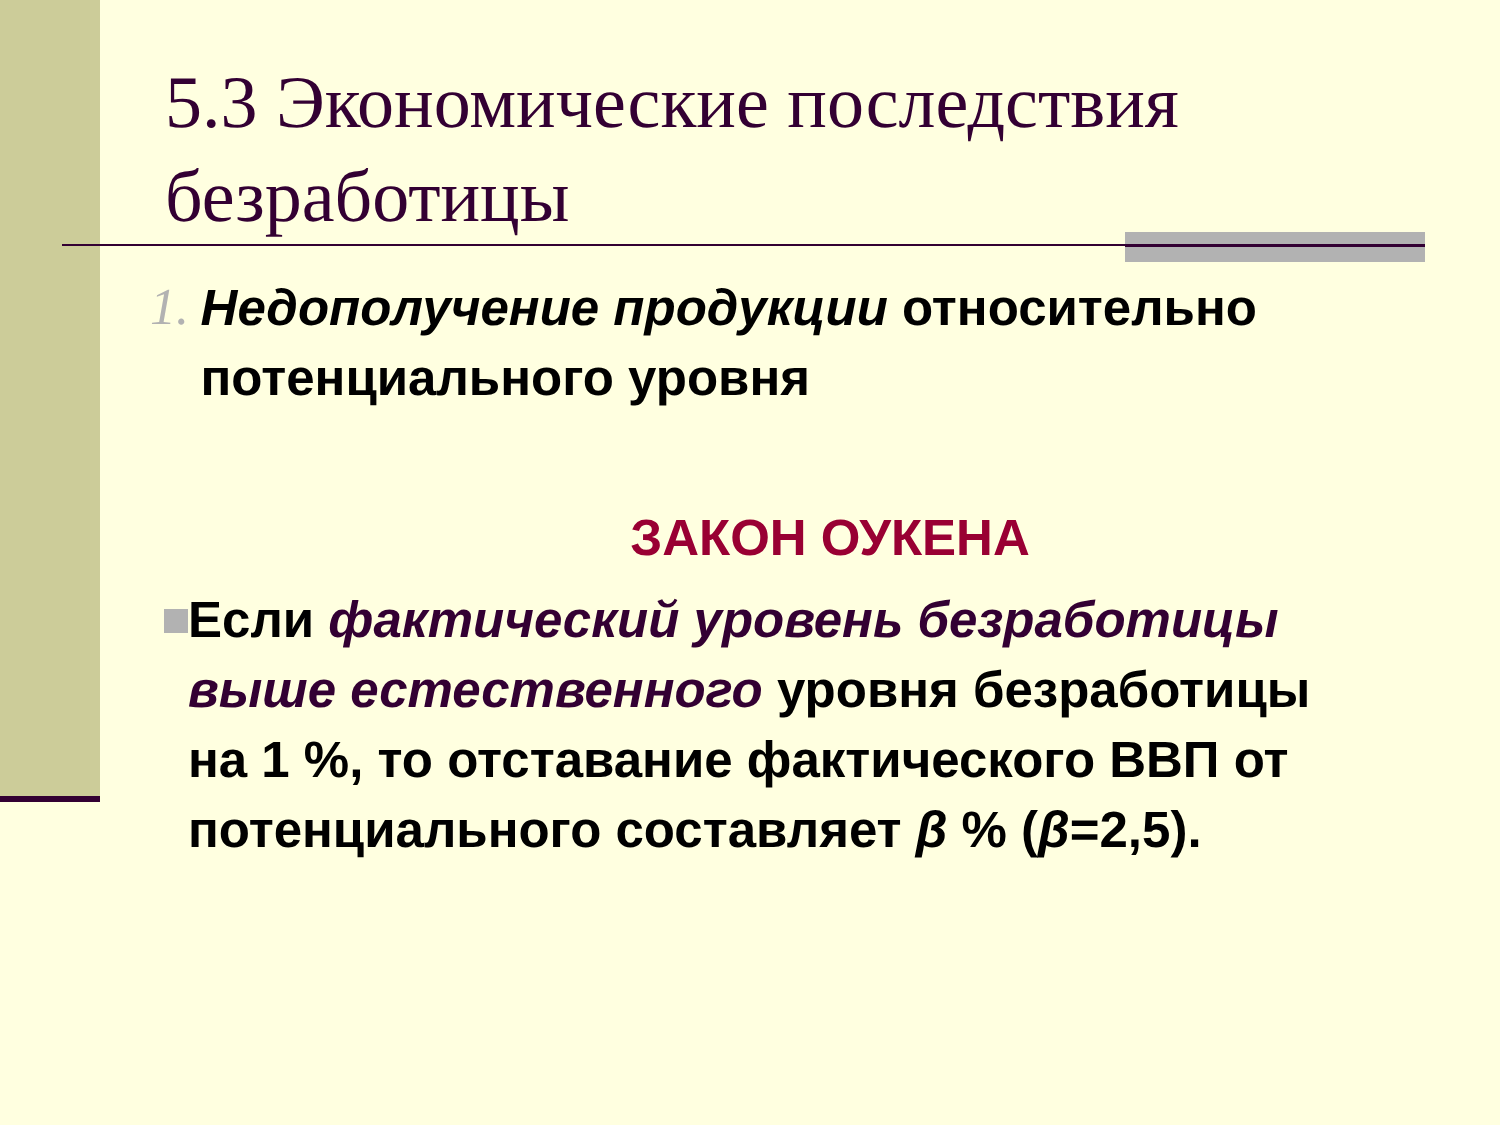5.3 Экономические последствия безработицы
1.
Недополучение продукции относительно потенциального уровня
ЗАКОН ОУКЕНА
Если фактический уровень безработицы выше естественного уровня безработицы на 1 %, то отставание фактического ВВП от потенциального составляет β % (β=2,5).